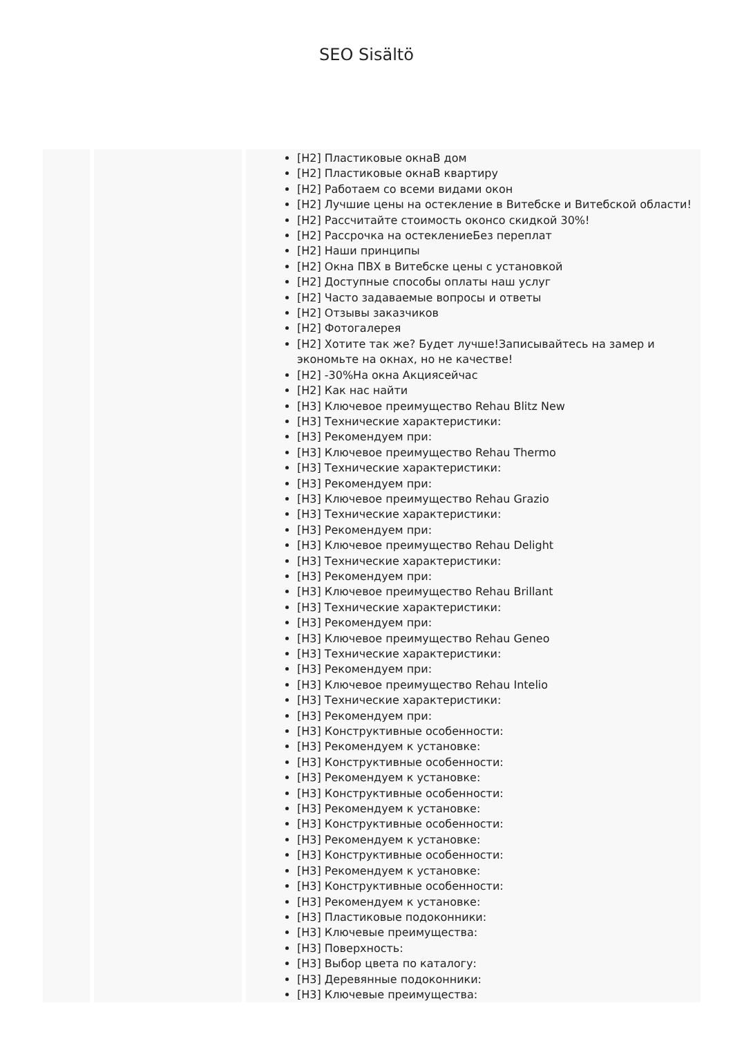SEO Sisältö
| | | [H2] Пластиковые окнаВ дом [H2] Пластиковые окнаВ квартиру [H2] Работаем со всеми видами окон [H2] Лучшие цены на остекление в Витебске и Витебской области! [H2] Рассчитайте стоимость оконсо скидкой 30%! [H2] Рассрочка на остеклениеБез переплат [H2] Наши принципы [H2] Окна ПВХ в Витебске цены с установкой [H2] Доступные способы оплаты наш услуг [H2] Часто задаваемые вопросы и ответы [H2] Отзывы заказчиков [H2] Фотогалерея [H2] Хотите так же? Будет лучше!Записывайтесь на замер и экономьте на окнах, но не качестве! [H2] -30%На окна Акциясейчас [H2] Как нас найти [H3] Ключевое преимущество Rehau Blitz New [H3] Технические характеристики: [H3] Рекомендуем при: [H3] Ключевое преимущество Rehau Thermo [H3] Технические характеристики: [H3] Рекомендуем при: [H3] Ключевое преимущество Rehau Grazio [H3] Технические характеристики: [H3] Рекомендуем при: [H3] Ключевое преимущество Rehau Delight [H3] Технические характеристики: [H3] Рекомендуем при: [H3] Ключевое преимущество Rehau Brillant [H3] Технические характеристики: [H3] Рекомендуем при: [H3] Ключевое преимущество Rehau Geneo [H3] Технические характеристики: [H3] Рекомендуем при: [H3] Ключевое преимущество Rehau Intelio [H3] Технические характеристики: [H3] Рекомендуем при: [H3] Конструктивные особенности: [H3] Рекомендуем к установке: [H3] Конструктивные особенности: [H3] Рекомендуем к установке: [H3] Конструктивные особенности: [H3] Рекомендуем к установке: [H3] Конструктивные особенности: [H3] Рекомендуем к установке: [H3] Конструктивные особенности: [H3] Рекомендуем к установке: [H3] Конструктивные особенности: [H3] Рекомендуем к установке: [H3] Пластиковые подоконники: [H3] Ключевые преимущества: [H3] Поверхность: [H3] Выбор цвета по каталогу: [H3] Деревянные подоконники: [H3] Ключевые преимущества: |